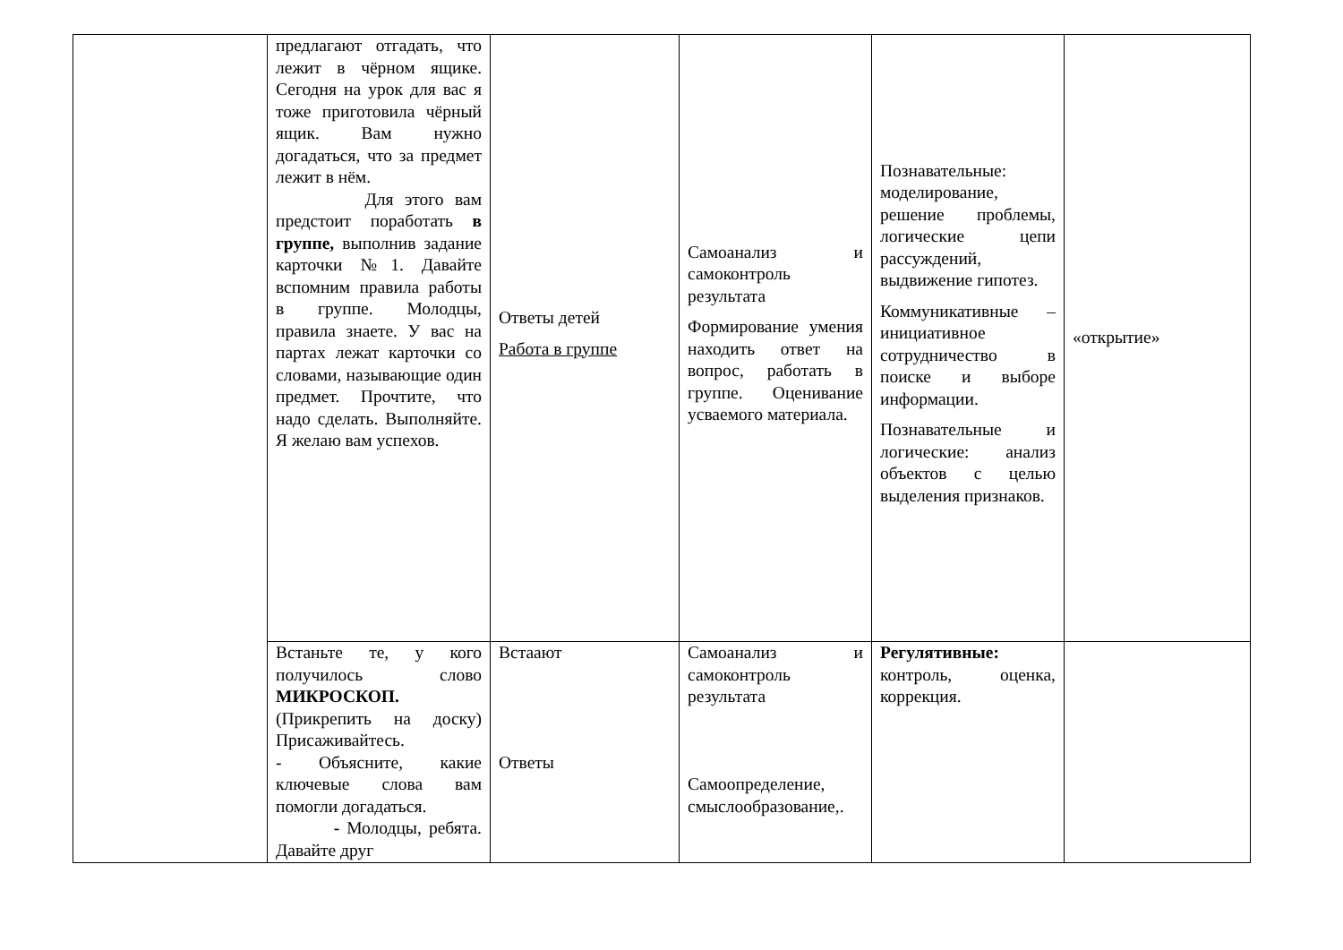| | предлагают отгадать, что лежит в чёрном ящике. Сегодня на урок для вас я тоже приготовила чёрный ящик. Вам нужно догадаться, что за предмет лежит в нём. Для этого вам предстоит поработать в группе, выполнив задание карточки №1. Давайте вспомним правила работы в группе. Молодцы, правила знаете. У вас на партах лежат карточки со словами, называющие один предмет. Прочтите, что надо сделать. Выполняйте. Я желаю вам успехов. | Ответы детей Работа в группе | Самоанализ и самоконтроль результата Формирование умения находить ответ на вопрос, работать в группе. Оценивание усваемого материала. | Познавательные: моделирование, решение проблемы, логические цепи рассуждений, выдвижение гипотез. Коммуникативные – инициативное сотрудничество в поиске и выборе информации. Познавательные и логические: анализ объектов с целью выделения признаков. | «открытие» |
| | Встаньте те, у кого получилось слово МИКРОСКОП. (Прикрепить на доску) Присаживайтесь. - Объясните, какие ключевые слова вам помогли догадаться. - Молодцы, ребята. Давайте друг | Встаают Ответы | Самоанализ и самоконтроль результата Самоопределение, смыслообразование,. | Регулятивные: контроль, оценка, коррекция. | |